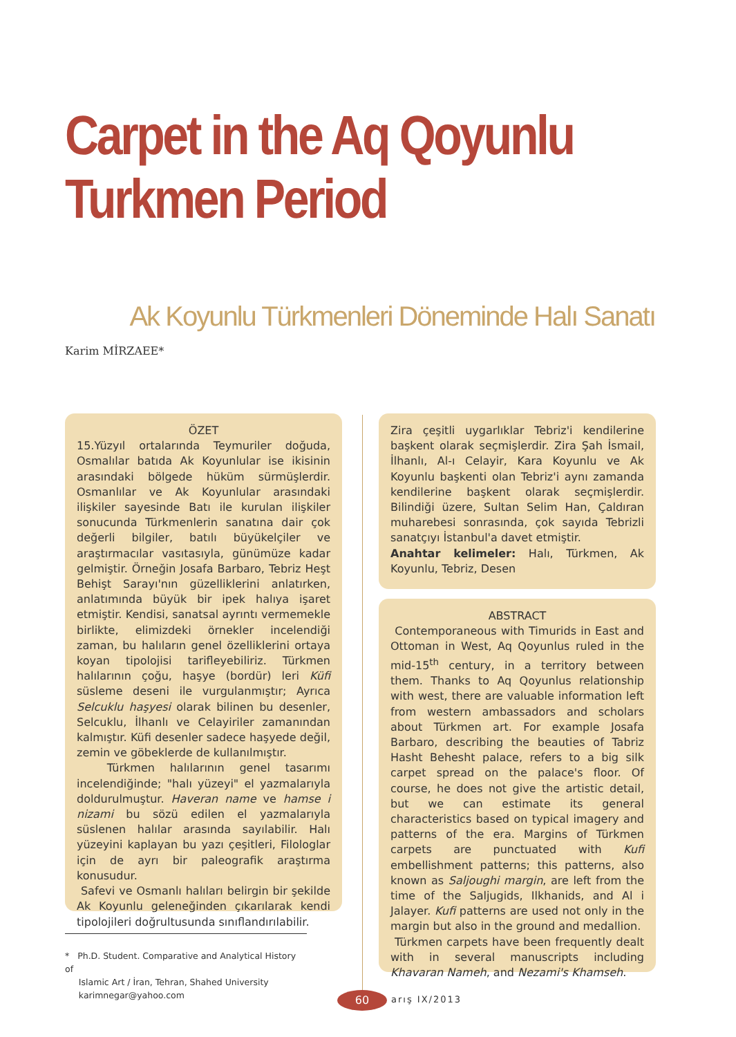Carpet in the Aq Qoyunlu
Turkmen Period
Ak Koyunlu Türkmenleri Döneminde Halı Sanatı
Karim MİRZAEE*
ÖZET
15.Yüzyıl ortalarında Teymuriler doğuda, Osmalılar batıda Ak Koyunlular ise ikisinin arasındaki bölgede hüküm sürmüşlerdir. Osmanlılar ve Ak Koyunlular arasındaki ilişkiler sayesinde Batı ile kurulan ilişkiler sonucunda Türkmenlerin sanatına dair çok değerli bilgiler, batılı büyükelçiler ve araştırmacılar vasıtasıyla, günümüze kadar gelmiştir. Örneğin Josafa Barbaro, Tebriz Heşt Behişt Sarayı'nın güzelliklerini anlatırken, anlatımında büyük bir ipek halıya işaret etmiştir. Kendisi, sanatsal ayrıntı vermemekle birlikte, elimizdeki örnekler incelendiği zaman, bu halıların genel özelliklerini ortaya koyan tipolojisi tarifleyebiliriz. Türkmen halılarının çoğu, haşye (bordür) leri Küfi süsleme deseni ile vurgulanmıştır; Ayrıca Selcuklu haşyesi olarak bilinen bu desenler, Selcuklu, İlhanlı ve Celayiriler zamanından kalmıştır. Küfi desenler sadece haşyede değil, zemin ve göbeklerde de kullanılmıştır.
Türkmen halılarının genel tasarımı incelendiğinde; "halı yüzeyi" el yazmalarıyla doldurulmuştur. Haveran name ve hamse i nizami bu sözü edilen el yazmalarıyla süslenen halılar arasında sayılabilir. Halı yüzeyini kaplayan bu yazı çeşitleri, Filologlar için de ayrı bir paleografik araştırma konusudur.
Safevi ve Osmanlı halıları belirgin bir şekilde Ak Koyunlu geleneğinden çıkarılarak kendi tipolojileri doğrultusunda sınıflandırılabilir.
Zira çeşitli uygarlıklar Tebriz'i kendilerine başkent olarak seçmişlerdir. Zira Şah İsmail, İlhanlı, Al-ı Celayir, Kara Koyunlu ve Ak Koyunlu başkenti olan Tebriz'i aynı zamanda kendilerine başkent olarak seçmişlerdir. Bilindiği üzere, Sultan Selim Han, Çaldıran muharebesi sonrasında, çok sayıda Tebrizli sanatçıyı İstanbul'a davet etmiştir.
Anahtar kelimeler: Halı, Türkmen, Ak Koyunlu, Tebriz, Desen
ABSTRACT
Contemporaneous with Timurids in East and Ottoman in West, Aq Qoyunlus ruled in the mid-15<sup>th</sup> century, in a territory between them. Thanks to Aq Qoyunlus relationship with west, there are valuable information left from western ambassadors and scholars about Türkmen art. For example Josafa Barbaro, describing the beauties of Tabriz Hasht Behesht palace, refers to a big silk carpet spread on the palace's floor. Of course, he does not give the artistic detail, but we can estimate its general characteristics based on typical imagery and patterns of the era. Margins of Türkmen carpets are punctuated with Kufi embellishment patterns; this patterns, also known as Saljoughi margin, are left from the time of the Saljugids, Ilkhanids, and Al i Jalayer. Kufi patterns are used not only in the margin but also in the ground and medallion.
Türkmen carpets have been frequently dealt with in several manuscripts including Khavaran Nameh, and Nezami's Khamseh.
* Ph.D. Student. Comparative and Analytical History of
Islamic Art / İran, Tehran, Shahed University
karimnegar@yahoo.com
60 arış IX/2013